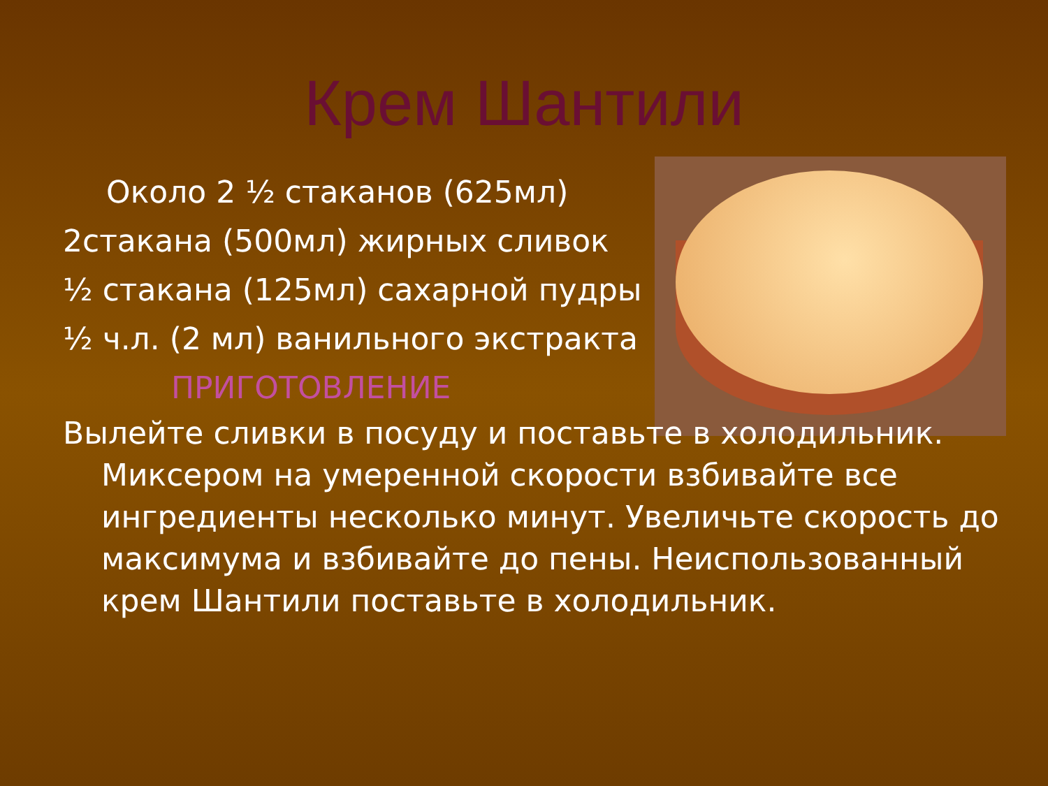Крем Шантили
Около 2 ½ стаканов (625мл)
2стакана (500мл) жирных сливок
½ стакана (125мл) сахарной пудры
½ ч.л. (2 мл) ванильного экстракта
ПРИГОТОВЛЕНИЕ
Вылейте сливки в посуду и поставьте в холодильник. Миксером на умеренной скорости взбивайте все ингредиенты несколько минут. Увеличьте скорость до максимума и взбивайте до пены. Неиспользованный крем Шантили поставьте в холодильник.